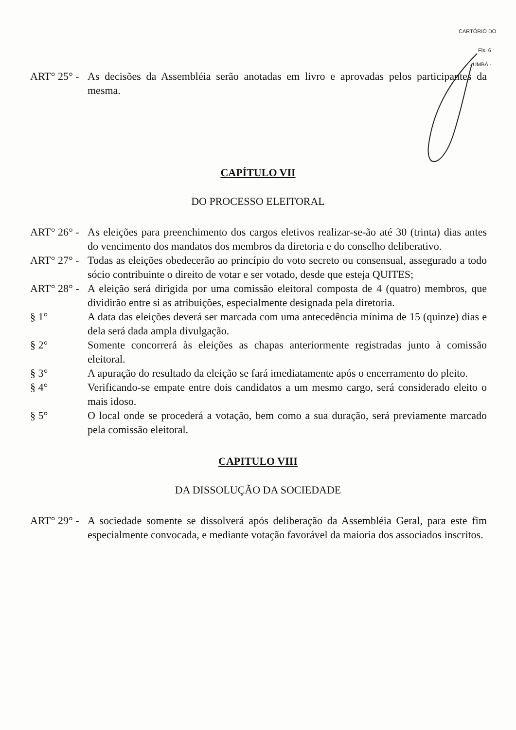CARTÓRIO DO
Fls. 6
...UMBÁ -
ART° 25° -
As decisões da Assembléia serão anotadas em livro e aprovadas pelos participantes da mesma.
CAPÍTULO VII
DO PROCESSO ELEITORAL
ART° 26° -
As eleições para preenchimento dos cargos eletivos realizar-se-ão até 30 (trinta) dias antes do vencimento dos mandatos dos membros da diretoria e do conselho deliberativo.
ART° 27° -
Todas as eleições obedecerão ao princípio do voto secreto ou consensual, assegurado a todo sócio contribuinte o direito de votar e ser votado, desde que esteja QUITES;
ART° 28° -
A eleição será dirigida por uma comissão eleitoral composta de 4 (quatro) membros, que dividirão entre si as atribuições, especialmente designada pela diretoria.
§ 1° A data das eleições deverá ser marcada com uma antecedência mínima de 15 (quinze) dias e dela será dada ampla divulgação.
§ 2° Somente concorrerá às eleições as chapas anteriormente registradas junto à comissão eleitoral.
§ 3° A apuração do resultado da eleição se fará imediatamente após o encerramento do pleito.
§ 4° Verificando-se empate entre dois candidatos a um mesmo cargo, será considerado eleito o mais idoso.
§ 5° O local onde se procederá a votação, bem como a sua duração, será previamente marcado pela comissão eleitoral.
CAPITULO VIII
DA DISSOLUÇÃO DA SOCIEDADE
ART° 29° -
A sociedade somente se dissolverá após deliberação da Assembléia Geral, para este fim especialmente convocada, e mediante votação favorável da maioria dos associados inscritos.